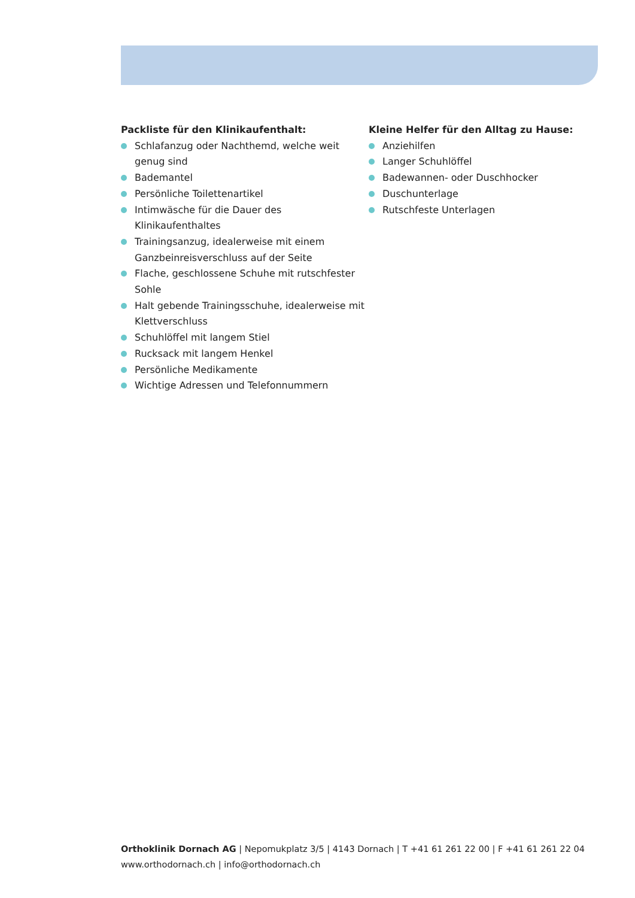Packliste für den Klinikaufenthalt:
Schlafanzug oder Nachthemd, welche weit genug sind
Bademantel
Persönliche Toilettenartikel
Intimwäsche für die Dauer des Klinikaufenthaltes
Trainingsanzug, idealerweise mit einem Ganzbeinreisverschluss auf der Seite
Flache, geschlossene Schuhe mit rutschfester Sohle
Halt gebende Trainingsschuhe, idealerweise mit Klettverschluss
Schuhlöffel mit langem Stiel
Rucksack mit langem Henkel
Persönliche Medikamente
Wichtige Adressen und Telefonnummern
Kleine Helfer für den Alltag zu Hause:
Anziehilfen
Langer Schuhlöffel
Badewannen- oder Duschhocker
Duschunterlage
Rutschfeste Unterlagen
Orthoklinik Dornach AG | Nepomukplatz 3/5 | 4143 Dornach | T +41 61 261 22 00 | F +41 61 261 22 04
www.orthodornach.ch | info@orthodornach.ch